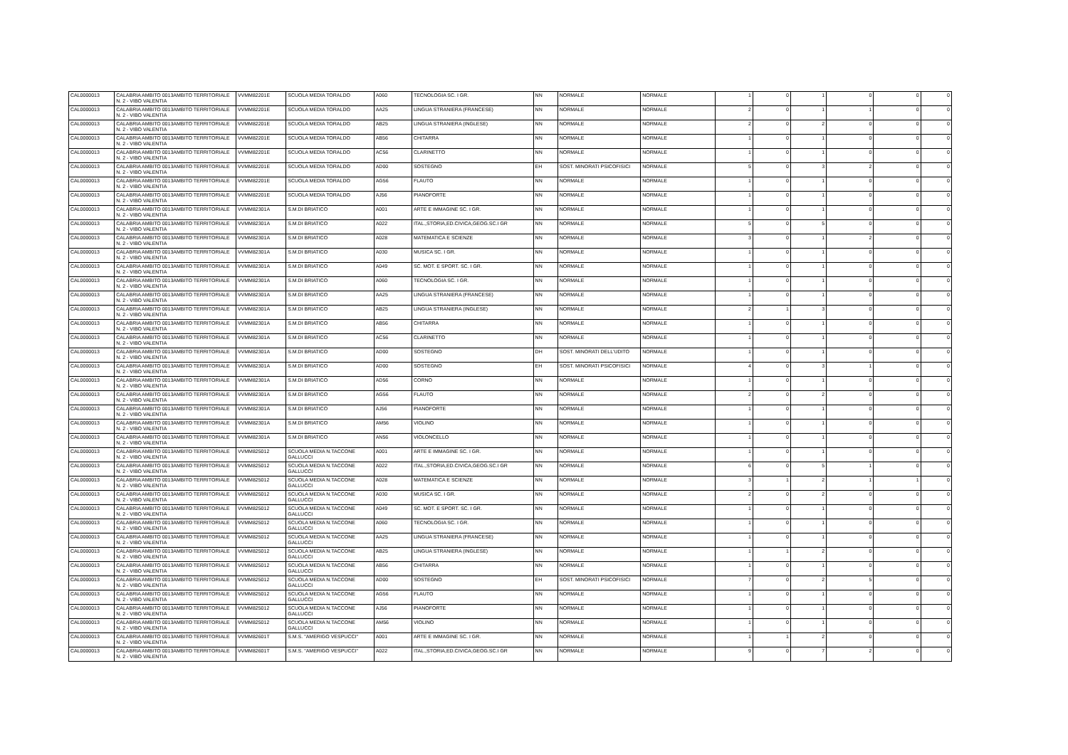| CAL0000013 | CALABRIA AMBITO 0013AMBITO TERRITORIALE N. 2 - VIBO VALENTIA | VVMM82201E | SCUOLA MEDIA TORALDO | A060 | TECNOLOGIA SC. I GR. | NN | NORMALE | NORMALE | 1 | 0 | 1 | 0 | 0 | 0 |
| CAL0000013 | CALABRIA AMBITO 0013AMBITO TERRITORIALE N. 2 - VIBO VALENTIA | VVMM82201E | SCUOLA MEDIA TORALDO | AA25 | LINGUA STRANIERA (FRANCESE) | NN | NORMALE | NORMALE | 2 | 0 | 1 | 1 | 0 | 0 |
| CAL0000013 | CALABRIA AMBITO 0013AMBITO TERRITORIALE N. 2 - VIBO VALENTIA | VVMM82201E | SCUOLA MEDIA TORALDO | AB25 | LINGUA STRANIERA (INGLESE) | NN | NORMALE | NORMALE | 2 | 0 | 2 | 0 | 0 | 0 |
| CAL0000013 | CALABRIA AMBITO 0013AMBITO TERRITORIALE N. 2 - VIBO VALENTIA | VVMM82201E | SCUOLA MEDIA TORALDO | AB56 | CHITARRA | NN | NORMALE | NORMALE | 1 | 0 | 1 | 0 | 0 | 0 |
| CAL0000013 | CALABRIA AMBITO 0013AMBITO TERRITORIALE N. 2 - VIBO VALENTIA | VVMM82201E | SCUOLA MEDIA TORALDO | AC56 | CLARINETTO | NN | NORMALE | NORMALE | 1 | 0 | 1 | 0 | 0 | 0 |
| CAL0000013 | CALABRIA AMBITO 0013AMBITO TERRITORIALE N. 2 - VIBO VALENTIA | VVMM82201E | SCUOLA MEDIA TORALDO | AD00 | SOSTEGNO | EH | SOST. MINORATI PSICOFISICI | NORMALE | 5 | 0 | 3 | 2 | 0 | 0 |
| CAL0000013 | CALABRIA AMBITO 0013AMBITO TERRITORIALE N. 2 - VIBO VALENTIA | VVMM82201E | SCUOLA MEDIA TORALDO | AG56 | FLAUTO | NN | NORMALE | NORMALE | 1 | 0 | 1 | 0 | 0 | 0 |
| CAL0000013 | CALABRIA AMBITO 0013AMBITO TERRITORIALE N. 2 - VIBO VALENTIA | VVMM82201E | SCUOLA MEDIA TORALDO | AJ56 | PIANOFORTE | NN | NORMALE | NORMALE | 1 | 0 | 1 | 0 | 0 | 0 |
| CAL0000013 | CALABRIA AMBITO 0013AMBITO TERRITORIALE N. 2 - VIBO VALENTIA | VVMM82301A | S.M.DI BRIATICO | A001 | ARTE E IMMAGINE SC. I GR. | NN | NORMALE | NORMALE | 1 | 0 | 1 | 0 | 0 | 0 |
| CAL0000013 | CALABRIA AMBITO 0013AMBITO TERRITORIALE N. 2 - VIBO VALENTIA | VVMM82301A | S.M.DI BRIATICO | A022 | ITAL.,STORIA,ED.CIVICA,GEOG.SC.I GR | NN | NORMALE | NORMALE | 5 | 0 | 5 | 0 | 0 | 0 |
| CAL0000013 | CALABRIA AMBITO 0013AMBITO TERRITORIALE N. 2 - VIBO VALENTIA | VVMM82301A | S.M.DI BRIATICO | A028 | MATEMATICA E SCIENZE | NN | NORMALE | NORMALE | 3 | 0 | 1 | 2 | 0 | 0 |
| CAL0000013 | CALABRIA AMBITO 0013AMBITO TERRITORIALE N. 2 - VIBO VALENTIA | VVMM82301A | S.M.DI BRIATICO | A030 | MUSICA SC. I GR. | NN | NORMALE | NORMALE | 1 | 0 | 1 | 0 | 0 | 0 |
| CAL0000013 | CALABRIA AMBITO 0013AMBITO TERRITORIALE N. 2 - VIBO VALENTIA | VVMM82301A | S.M.DI BRIATICO | A049 | SC. MOT. E SPORT. SC. I GR. | NN | NORMALE | NORMALE | 1 | 0 | 1 | 0 | 0 | 0 |
| CAL0000013 | CALABRIA AMBITO 0013AMBITO TERRITORIALE N. 2 - VIBO VALENTIA | VVMM82301A | S.M.DI BRIATICO | A060 | TECNOLOGIA SC. I GR. | NN | NORMALE | NORMALE | 1 | 0 | 1 | 0 | 0 | 0 |
| CAL0000013 | CALABRIA AMBITO 0013AMBITO TERRITORIALE N. 2 - VIBO VALENTIA | VVMM82301A | S.M.DI BRIATICO | AA25 | LINGUA STRANIERA (FRANCESE) | NN | NORMALE | NORMALE | 1 | 0 | 1 | 0 | 0 | 0 |
| CAL0000013 | CALABRIA AMBITO 0013AMBITO TERRITORIALE N. 2 - VIBO VALENTIA | VVMM82301A | S.M.DI BRIATICO | AB25 | LINGUA STRANIERA (INGLESE) | NN | NORMALE | NORMALE | 2 | 1 | 3 | 0 | 0 | 0 |
| CAL0000013 | CALABRIA AMBITO 0013AMBITO TERRITORIALE N. 2 - VIBO VALENTIA | VVMM82301A | S.M.DI BRIATICO | AB56 | CHITARRA | NN | NORMALE | NORMALE | 1 | 0 | 1 | 0 | 0 | 0 |
| CAL0000013 | CALABRIA AMBITO 0013AMBITO TERRITORIALE N. 2 - VIBO VALENTIA | VVMM82301A | S.M.DI BRIATICO | AC56 | CLARINETTO | NN | NORMALE | NORMALE | 1 | 0 | 1 | 0 | 0 | 0 |
| CAL0000013 | CALABRIA AMBITO 0013AMBITO TERRITORIALE N. 2 - VIBO VALENTIA | VVMM82301A | S.M.DI BRIATICO | AD00 | SOSTEGNO | DH | SOST. MINORATI DELL'UDITO | NORMALE | 1 | 0 | 1 | 0 | 0 | 0 |
| CAL0000013 | CALABRIA AMBITO 0013AMBITO TERRITORIALE N. 2 - VIBO VALENTIA | VVMM82301A | S.M.DI BRIATICO | AD00 | SOSTEGNO | EH | SOST. MINORATI PSICOFISICI | NORMALE | 4 | 0 | 3 | 1 | 0 | 0 |
| CAL0000013 | CALABRIA AMBITO 0013AMBITO TERRITORIALE N. 2 - VIBO VALENTIA | VVMM82301A | S.M.DI BRIATICO | AD56 | CORNO | NN | NORMALE | NORMALE | 1 | 0 | 1 | 0 | 0 | 0 |
| CAL0000013 | CALABRIA AMBITO 0013AMBITO TERRITORIALE N. 2 - VIBO VALENTIA | VVMM82301A | S.M.DI BRIATICO | AG56 | FLAUTO | NN | NORMALE | NORMALE | 2 | 0 | 2 | 0 | 0 | 0 |
| CAL0000013 | CALABRIA AMBITO 0013AMBITO TERRITORIALE N. 2 - VIBO VALENTIA | VVMM82301A | S.M.DI BRIATICO | AJ56 | PIANOFORTE | NN | NORMALE | NORMALE | 1 | 0 | 1 | 0 | 0 | 0 |
| CAL0000013 | CALABRIA AMBITO 0013AMBITO TERRITORIALE N. 2 - VIBO VALENTIA | VVMM82301A | S.M.DI BRIATICO | AM56 | VIOLINO | NN | NORMALE | NORMALE | 1 | 0 | 1 | 0 | 0 | 0 |
| CAL0000013 | CALABRIA AMBITO 0013AMBITO TERRITORIALE N. 2 - VIBO VALENTIA | VVMM82301A | S.M.DI BRIATICO | AN56 | VIOLONCELLO | NN | NORMALE | NORMALE | 1 | 0 | 1 | 0 | 0 | 0 |
| CAL0000013 | CALABRIA AMBITO 0013AMBITO TERRITORIALE N. 2 - VIBO VALENTIA | VVMM825012 | SCUOLA MEDIA N.TACCONE GALLUCCI | A001 | ARTE E IMMAGINE SC. I GR. | NN | NORMALE | NORMALE | 1 | 0 | 1 | 0 | 0 | 0 |
| CAL0000013 | CALABRIA AMBITO 0013AMBITO TERRITORIALE N. 2 - VIBO VALENTIA | VVMM825012 | SCUOLA MEDIA N.TACCONE GALLUCCI | A022 | ITAL.,STORIA,ED.CIVICA,GEOG.SC.I GR | NN | NORMALE | NORMALE | 6 | 0 | 5 | 1 | 0 | 0 |
| CAL0000013 | CALABRIA AMBITO 0013AMBITO TERRITORIALE N. 2 - VIBO VALENTIA | VVMM825012 | SCUOLA MEDIA N.TACCONE GALLUCCI | A028 | MATEMATICA E SCIENZE | NN | NORMALE | NORMALE | 3 | 1 | 2 | 1 | 1 | 0 |
| CAL0000013 | CALABRIA AMBITO 0013AMBITO TERRITORIALE N. 2 - VIBO VALENTIA | VVMM825012 | SCUOLA MEDIA N.TACCONE GALLUCCI | A030 | MUSICA SC. I GR. | NN | NORMALE | NORMALE | 2 | 0 | 2 | 0 | 0 | 0 |
| CAL0000013 | CALABRIA AMBITO 0013AMBITO TERRITORIALE N. 2 - VIBO VALENTIA | VVMM825012 | SCUOLA MEDIA N.TACCONE GALLUCCI | A049 | SC. MOT. E SPORT. SC. I GR. | NN | NORMALE | NORMALE | 1 | 0 | 1 | 0 | 0 | 0 |
| CAL0000013 | CALABRIA AMBITO 0013AMBITO TERRITORIALE N. 2 - VIBO VALENTIA | VVMM825012 | SCUOLA MEDIA N.TACCONE GALLUCCI | A060 | TECNOLOGIA SC. I GR. | NN | NORMALE | NORMALE | 1 | 0 | 1 | 0 | 0 | 0 |
| CAL0000013 | CALABRIA AMBITO 0013AMBITO TERRITORIALE N. 2 - VIBO VALENTIA | VVMM825012 | SCUOLA MEDIA N.TACCONE GALLUCCI | AA25 | LINGUA STRANIERA (FRANCESE) | NN | NORMALE | NORMALE | 1 | 0 | 1 | 0 | 0 | 0 |
| CAL0000013 | CALABRIA AMBITO 0013AMBITO TERRITORIALE N. 2 - VIBO VALENTIA | VVMM825012 | SCUOLA MEDIA N.TACCONE GALLUCCI | AB25 | LINGUA STRANIERA (INGLESE) | NN | NORMALE | NORMALE | 1 | 1 | 2 | 0 | 0 | 0 |
| CAL0000013 | CALABRIA AMBITO 0013AMBITO TERRITORIALE N. 2 - VIBO VALENTIA | VVMM825012 | SCUOLA MEDIA N.TACCONE GALLUCCI | AB56 | CHITARRA | NN | NORMALE | NORMALE | 1 | 0 | 1 | 0 | 0 | 0 |
| CAL0000013 | CALABRIA AMBITO 0013AMBITO TERRITORIALE N. 2 - VIBO VALENTIA | VVMM825012 | SCUOLA MEDIA N.TACCONE GALLUCCI | AD00 | SOSTEGNO | EH | SOST. MINORATI PSICOFISICI | NORMALE | 7 | 0 | 2 | 5 | 0 | 0 |
| CAL0000013 | CALABRIA AMBITO 0013AMBITO TERRITORIALE N. 2 - VIBO VALENTIA | VVMM825012 | SCUOLA MEDIA N.TACCONE GALLUCCI | AG56 | FLAUTO | NN | NORMALE | NORMALE | 1 | 0 | 1 | 0 | 0 | 0 |
| CAL0000013 | CALABRIA AMBITO 0013AMBITO TERRITORIALE N. 2 - VIBO VALENTIA | VVMM825012 | SCUOLA MEDIA N.TACCONE GALLUCCI | AJ56 | PIANOFORTE | NN | NORMALE | NORMALE | 1 | 0 | 1 | 0 | 0 | 0 |
| CAL0000013 | CALABRIA AMBITO 0013AMBITO TERRITORIALE N. 2 - VIBO VALENTIA | VVMM825012 | SCUOLA MEDIA N.TACCONE GALLUCCI | AM56 | VIOLINO | NN | NORMALE | NORMALE | 1 | 0 | 1 | 0 | 0 | 0 |
| CAL0000013 | CALABRIA AMBITO 0013AMBITO TERRITORIALE N. 2 - VIBO VALENTIA | VVMM82601T | S.M.S. "AMERIGO VESPUCCI" | A001 | ARTE E IMMAGINE SC. I GR. | NN | NORMALE | NORMALE | 1 | 1 | 2 | 0 | 0 | 0 |
| CAL0000013 | CALABRIA AMBITO 0013AMBITO TERRITORIALE N. 2 - VIBO VALENTIA | VVMM82601T | S.M.S. "AMERIGO VESPUCCI" | A022 | ITAL.,STORIA,ED.CIVICA,GEOG.SC.I GR | NN | NORMALE | NORMALE | 9 | 0 | 7 | 2 | 0 | 0 |